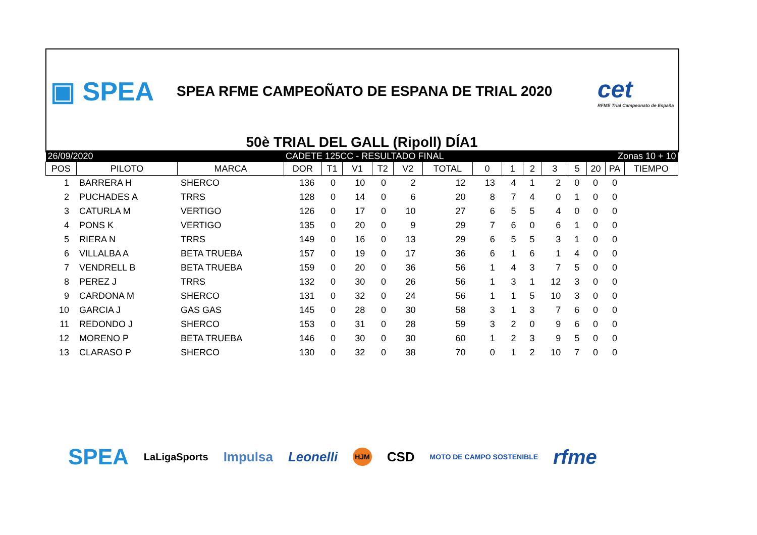▣ SPEA
SPEA RFME CAMPEOÑATO DE ESPANA DE TRIAL 2020
cet
RFME Trial Campeonato de España
50è TRIAL DEL GALL (Ripoll) DÍA1
| 26/09/2020 | | | CADETE 125CC - RESULTADO FINAL | | | | | | | | Zonas 10 + 10 | | | | | |
| POS | PILOTO | MARCA | DOR | T1 | V1 | T2 | V2 | TOTAL | 0 | 1 | 2 | 3 | 5 | 20 | PA | TIEMPO |
| 1 | BARRERA H | SHERCO | 136 | 0 | 10 | 0 | 2 | 12 | 13 | 4 | 1 | 2 | 0 | 0 | 0 | |
| 2 | PUCHADES A | TRRS | 128 | 0 | 14 | 0 | 6 | 20 | 8 | 7 | 4 | 0 | 1 | 0 | 0 | |
| 3 | CATURLA M | VERTIGO | 126 | 0 | 17 | 0 | 10 | 27 | 6 | 5 | 5 | 4 | 0 | 0 | 0 | |
| 4 | PONS K | VERTIGO | 135 | 0 | 20 | 0 | 9 | 29 | 7 | 6 | 0 | 6 | 1 | 0 | 0 | |
| 5 | RIERA N | TRRS | 149 | 0 | 16 | 0 | 13 | 29 | 6 | 5 | 5 | 3 | 1 | 0 | 0 | |
| 6 | VILLALBA A | BETA TRUEBA | 157 | 0 | 19 | 0 | 17 | 36 | 6 | 1 | 6 | 1 | 4 | 0 | 0 | |
| 7 | VENDRELL B | BETA TRUEBA | 159 | 0 | 20 | 0 | 36 | 56 | 1 | 4 | 3 | 7 | 5 | 0 | 0 | |
| 8 | PEREZ J | TRRS | 132 | 0 | 30 | 0 | 26 | 56 | 1 | 3 | 1 | 12 | 3 | 0 | 0 | |
| 9 | CARDONA M | SHERCO | 131 | 0 | 32 | 0 | 24 | 56 | 1 | 1 | 5 | 10 | 3 | 0 | 0 | |
| 10 | GARCIA J | GAS GAS | 145 | 0 | 28 | 0 | 30 | 58 | 3 | 1 | 3 | 7 | 6 | 0 | 0 | |
| 11 | REDONDO J | SHERCO | 153 | 0 | 31 | 0 | 28 | 59 | 3 | 2 | 0 | 9 | 6 | 0 | 0 | |
| 12 | MORENO P | BETA TRUEBA | 146 | 0 | 30 | 0 | 30 | 60 | 1 | 2 | 3 | 9 | 5 | 0 | 0 | |
| 13 | CLARASO P | SHERCO | 130 | 0 | 32 | 0 | 38 | 70 | 0 | 1 | 2 | 10 | 7 | 0 | 0 | |
SPEA LaLigaSports Impulsa Leonelli HJM CSD MOTO DE CAMPO SOSTENIBLE rfme